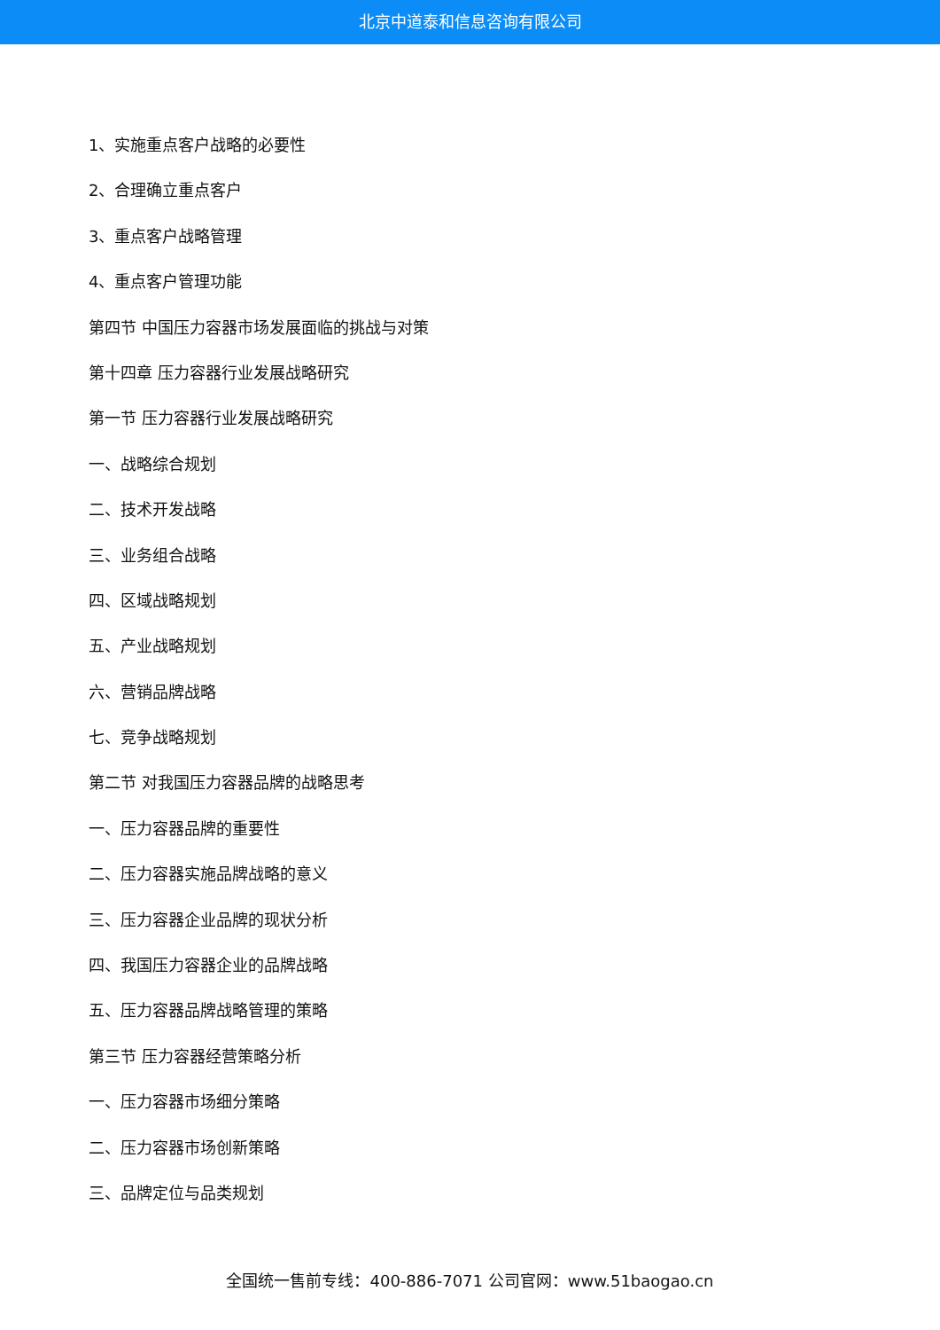北京中道泰和信息咨询有限公司
1、实施重点客户战略的必要性
2、合理确立重点客户
3、重点客户战略管理
4、重点客户管理功能
第四节 中国压力容器市场发展面临的挑战与对策
第十四章 压力容器行业发展战略研究
第一节 压力容器行业发展战略研究
一、战略综合规划
二、技术开发战略
三、业务组合战略
四、区域战略规划
五、产业战略规划
六、营销品牌战略
七、竞争战略规划
第二节 对我国压力容器品牌的战略思考
一、压力容器品牌的重要性
二、压力容器实施品牌战略的意义
三、压力容器企业品牌的现状分析
四、我国压力容器企业的品牌战略
五、压力容器品牌战略管理的策略
第三节 压力容器经营策略分析
一、压力容器市场细分策略
二、压力容器市场创新策略
三、品牌定位与品类规划
全国统一售前专线：400-886-7071 公司官网：www.51baogao.cn